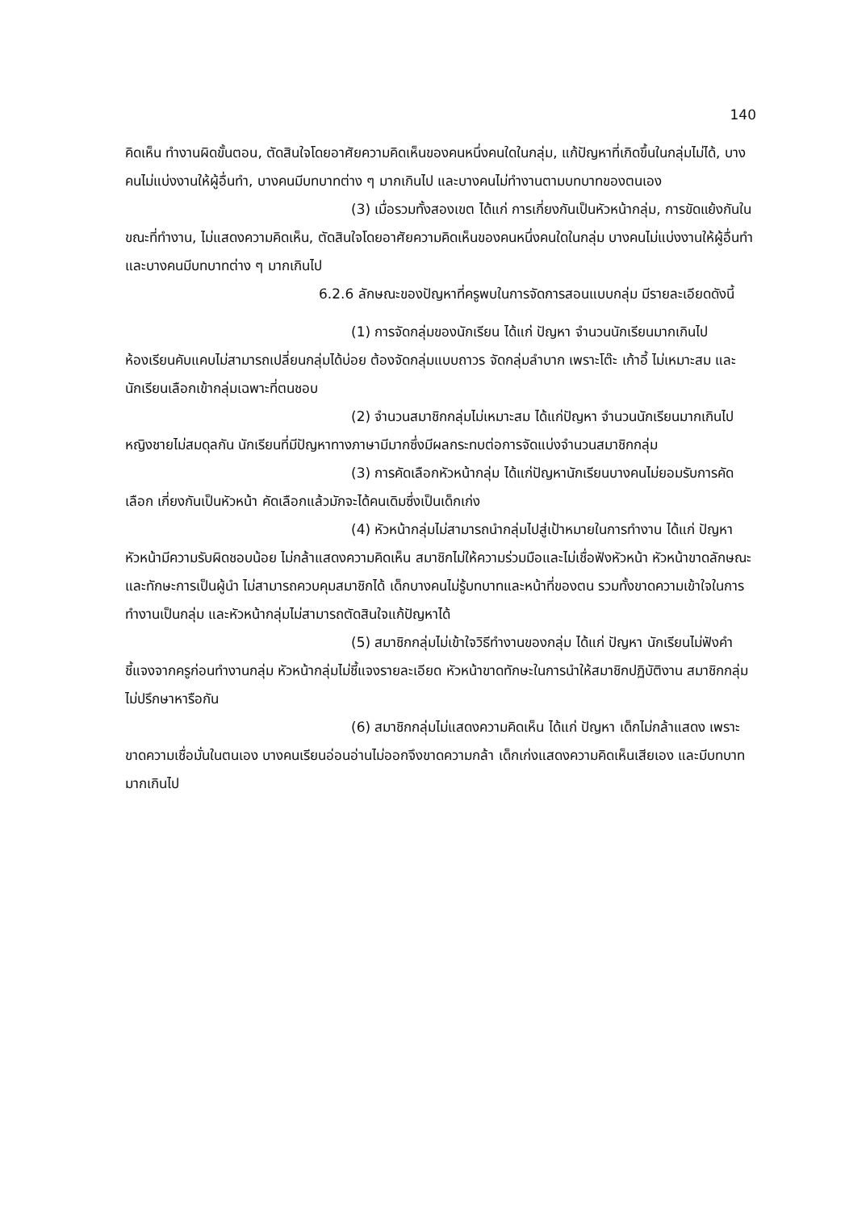140
คิดเห็น ทำงานผิดขั้นตอน, ตัดสินใจโดยอาศัยความคิดเห็นของคนหนึ่งคนใดในกลุ่ม, แก้ปัญหาที่เกิดขึ้นในกลุ่มไม่ได้, บางคนไม่แบ่งงานให้ผู้อื่นทำ, บางคนมีบทบาทต่าง ๆ มากเกินไป และบางคนไม่ทำงานตามบทบาทของตนเอง
(3) เมื่อรวมทั้งสองเขต ได้แก่ การเกี่ยงกันเป็นหัวหน้ากลุ่ม, การขัดแย้งกันในขณะที่ทำงาน, ไม่แสดงความคิดเห็น, ตัดสินใจโดยอาศัยความคิดเห็นของคนหนึ่งคนใดในกลุ่ม บางคนไม่แบ่งงานให้ผู้อื่นทำ และบางคนมีบทบาทต่าง ๆ มากเกินไป
6.2.6 ลักษณะของปัญหาที่ครูพบในการจัดการสอนแบบกลุ่ม มีรายละเอียดดังนี้
(1) การจัดกลุ่มของนักเรียน ได้แก่ ปัญหา จำนวนนักเรียนมากเกินไป ห้องเรียนคับแคบไม่สามารถเปลี่ยนกลุ่มได้บ่อย ต้องจัดกลุ่มแบบถาวร จัดกลุ่มลำบาก เพราะโต๊ะ เก้าอี้ ไม่เหมาะสม และนักเรียนเลือกเข้ากลุ่มเฉพาะที่ตนชอบ
(2) จำนวนสมาชิกกลุ่มไม่เหมาะสม ได้แก่ปัญหา จำนวนนักเรียนมากเกินไป หญิงชายไม่สมดุลกัน นักเรียนที่มีปัญหาทางภาษามีมากซึ่งมีผลกระทบต่อการจัดแบ่งจำนวนสมาชิกกลุ่ม
(3) การคัดเลือกหัวหน้ากลุ่ม ได้แก่ปัญหานักเรียนบางคนไม่ยอมรับการคัดเลือก เกี่ยงกันเป็นหัวหน้า คัดเลือกแล้วมักจะได้คนเดิมซึ่งเป็นเด็กเก่ง
(4) หัวหน้ากลุ่มไม่สามารถนำกลุ่มไปสู่เป้าหมายในการทำงาน ได้แก่ ปัญหา หัวหน้ามีความรับผิดชอบน้อย ไม่กล้าแสดงความคิดเห็น สมาชิกไม่ให้ความร่วมมือและไม่เชื่อฟังหัวหน้า หัวหน้าขาดลักษณะและทักษะการเป็นผู้นำ ไม่สามารถควบคุมสมาชิกได้ เด็กบางคนไม่รู้บทบาทและหน้าที่ของตน รวมทั้งขาดความเข้าใจในการทำงานเป็นกลุ่ม และหัวหน้ากลุ่มไม่สามารถตัดสินใจแก้ปัญหาได้
(5) สมาชิกกลุ่มไม่เข้าใจวิธีทำงานของกลุ่ม ได้แก่ ปัญหา นักเรียนไม่ฟังคำชี้แจงจากครูก่อนทำงานกลุ่ม หัวหน้ากลุ่มไม่ชี้แจงรายละเอียด หัวหน้าขาดทักษะในการนำให้สมาชิกปฏิบัติงาน สมาชิกกลุ่มไม่ปรึกษาหารือกัน
(6) สมาชิกกลุ่มไม่แสดงความคิดเห็น ได้แก่ ปัญหา เด็กไม่กล้าแสดง เพราะขาดความเชื่อมั่นในตนเอง บางคนเรียนอ่อนอ่านไม่ออกจึงขาดความกล้า เด็กเก่งแสดงความคิดเห็นเสียเอง และมีบทบาทมากเกินไป